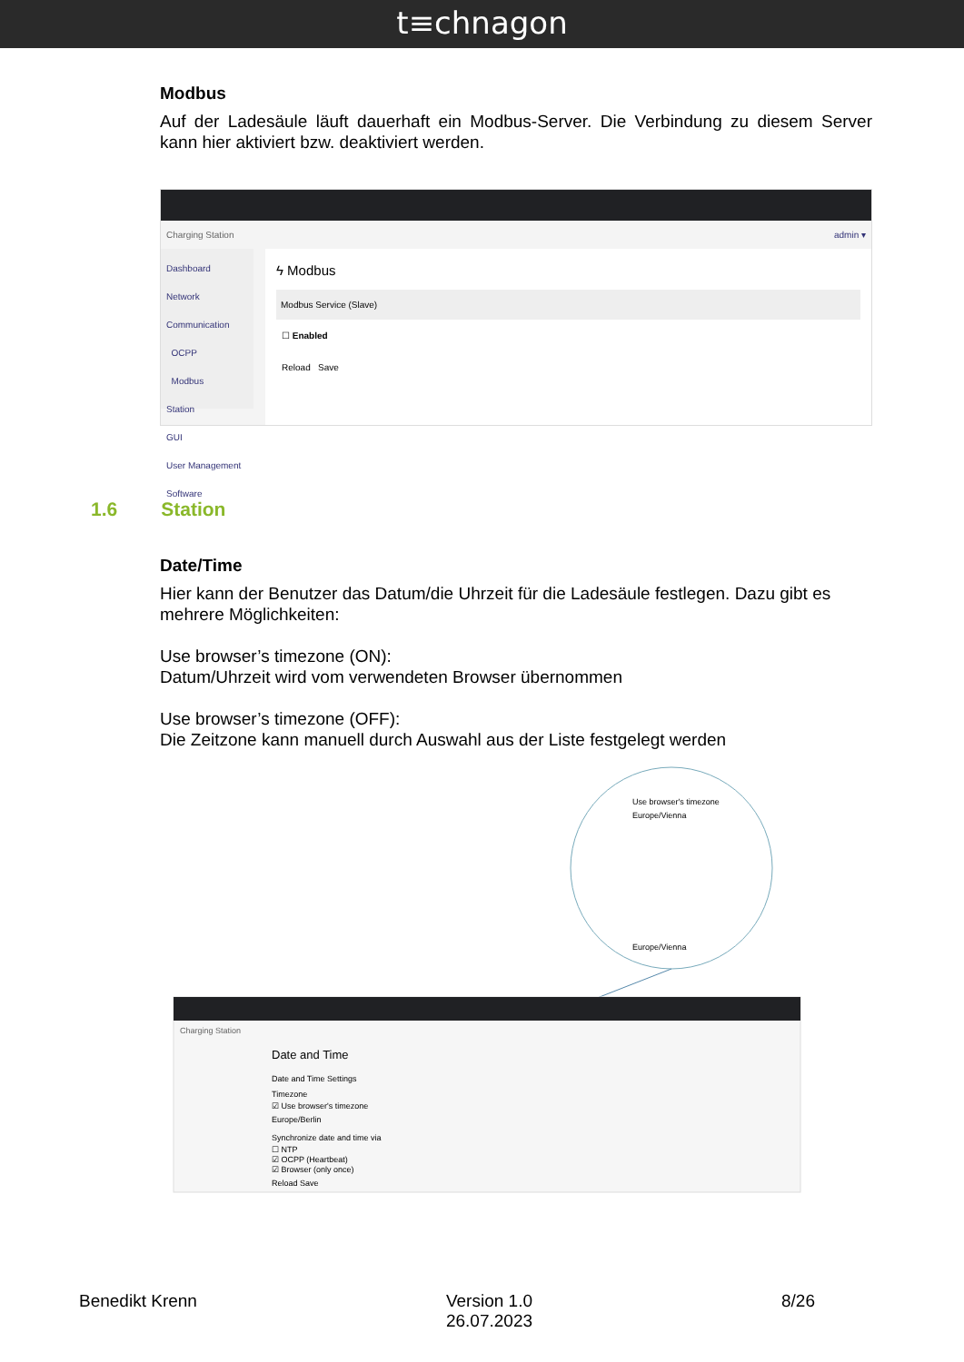t≡chnagon
Modbus
Auf der Ladesäule läuft dauerhaft ein Modbus-Server. Die Verbindung zu diesem Server kann hier aktiviert bzw. deaktiviert werden.
Charging Station admin ▾
Dashboard
Network
Communication
OCPP
Modbus
Station
GUI
User Management
Software
ϟ Modbus
Modbus Service (Slave)
☐ Enabled
Reload Save
1.6 Station
Date/Time
Hier kann der Benutzer das Datum/die Uhrzeit für die Ladesäule festlegen. Dazu gibt es mehrere Möglichkeiten:
Use browser’s timezone (ON):
Datum/Uhrzeit wird vom verwendeten Browser übernommen
Use browser’s timezone (OFF):
Die Zeitzone kann manuell durch Auswahl aus der Liste festgelegt werden
Use browser's timezone
Europe/Vienna
Europe/Vienna
Charging Station
Date and Time
Date and Time Settings
Timezone
☑ Use browser's timezone
Europe/Berlin
Synchronize date and time via
☐ NTP
☑ OCPP (Heartbeat)
☑ Browser (only once)
Reload Save
Benedikt Krenn Version 1.0
26.07.2023 8/26